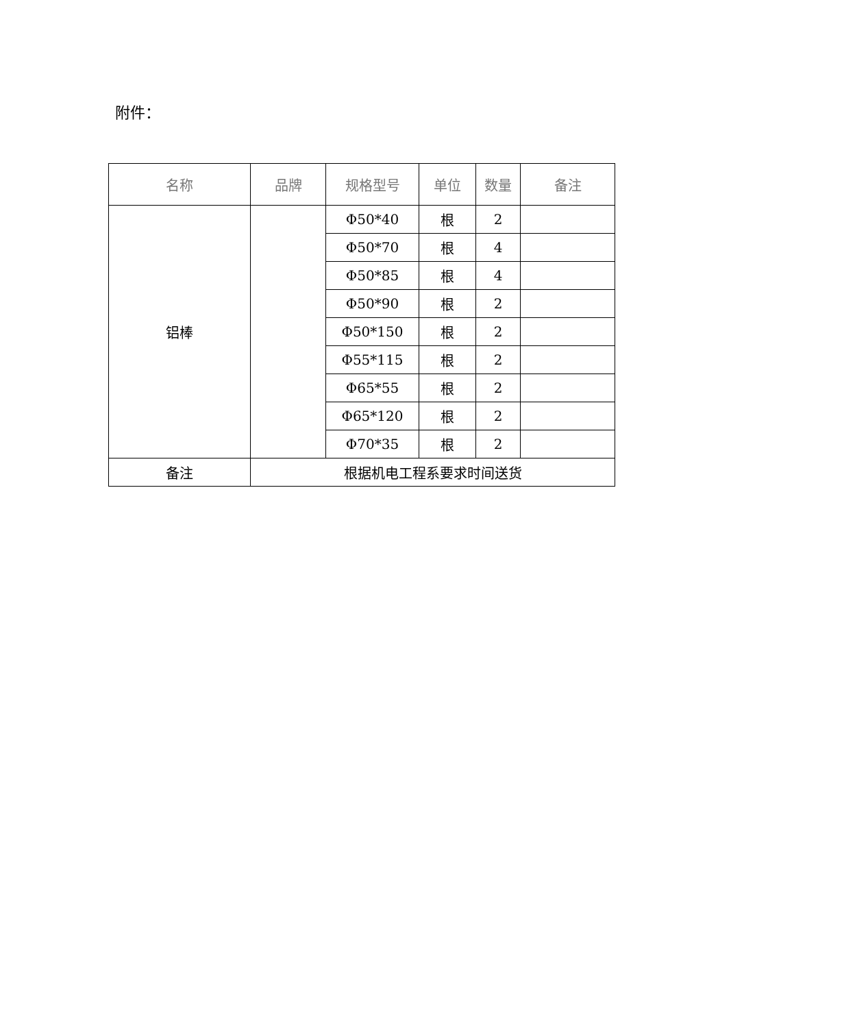附件：
| 名称 | 品牌 | 规格型号 | 单位 | 数量 | 备注 |
| --- | --- | --- | --- | --- | --- |
| 铝棒 | | Φ50*40 | 根 | 2 | |
| | | Φ50*70 | 根 | 4 | |
| | | Φ50*85 | 根 | 4 | |
| | | Φ50*90 | 根 | 2 | |
| | | Φ50*150 | 根 | 2 | |
| | | Φ55*115 | 根 | 2 | |
| | | Φ65*55 | 根 | 2 | |
| | | Φ65*120 | 根 | 2 | |
| | | Φ70*35 | 根 | 2 | |
| 备注 | 根据机电工程系要求时间送货 | | | | |